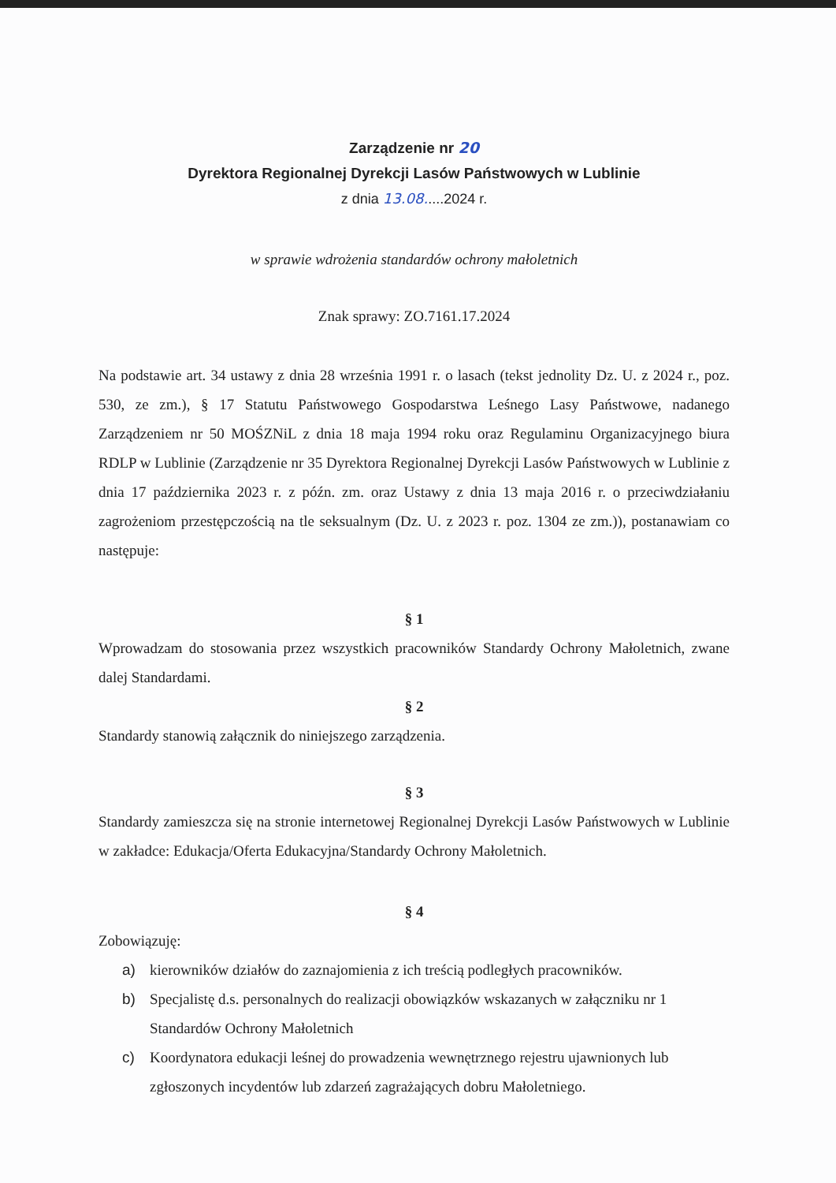Zarządzenie nr 20
Dyrektora Regionalnej Dyrekcji Lasów Państwowych w Lublinie
z dnia 13.08.....2024 r.
w sprawie wdrożenia standardów ochrony małoletnich
Znak sprawy: ZO.7161.17.2024
Na podstawie art. 34 ustawy z dnia 28 września 1991 r. o lasach (tekst jednolity Dz. U. z 2024 r., poz. 530, ze zm.), § 17 Statutu Państwowego Gospodarstwa Leśnego Lasy Państwowe, nadanego Zarządzeniem nr 50 MOŚZNiL z dnia 18 maja 1994 roku oraz Regulaminu Organizacyjnego biura RDLP w Lublinie (Zarządzenie nr 35 Dyrektora Regionalnej Dyrekcji Lasów Państwowych w Lublinie z dnia 17 października 2023 r. z późn. zm. oraz Ustawy z dnia 13 maja 2016 r. o przeciwdziałaniu zagrożeniom przestępczością na tle seksualnym (Dz. U. z 2023 r. poz. 1304 ze zm.)), postanawiam co następuje:
§ 1
Wprowadzam do stosowania przez wszystkich pracowników Standardy Ochrony Małoletnich, zwane dalej Standardami.
§ 2
Standardy stanowią załącznik do niniejszego zarządzenia.
§ 3
Standardy zamieszcza się na stronie internetowej Regionalnej Dyrekcji Lasów Państwowych w Lublinie w zakładce: Edukacja/Oferta Edukacyjna/Standardy Ochrony Małoletnich.
§ 4
Zobowiązuję:
a) kierowników działów do zaznajomienia z ich treścią podległych pracowników.
b) Specjalistę d.s. personalnych do realizacji obowiązków wskazanych w załączniku nr 1 Standardów Ochrony Małoletnich
c) Koordynatora edukacji leśnej do prowadzenia wewnętrznego rejestru ujawnionych lub zgłoszonych incydentów lub zdarzeń zagrażających dobru Małoletniego.